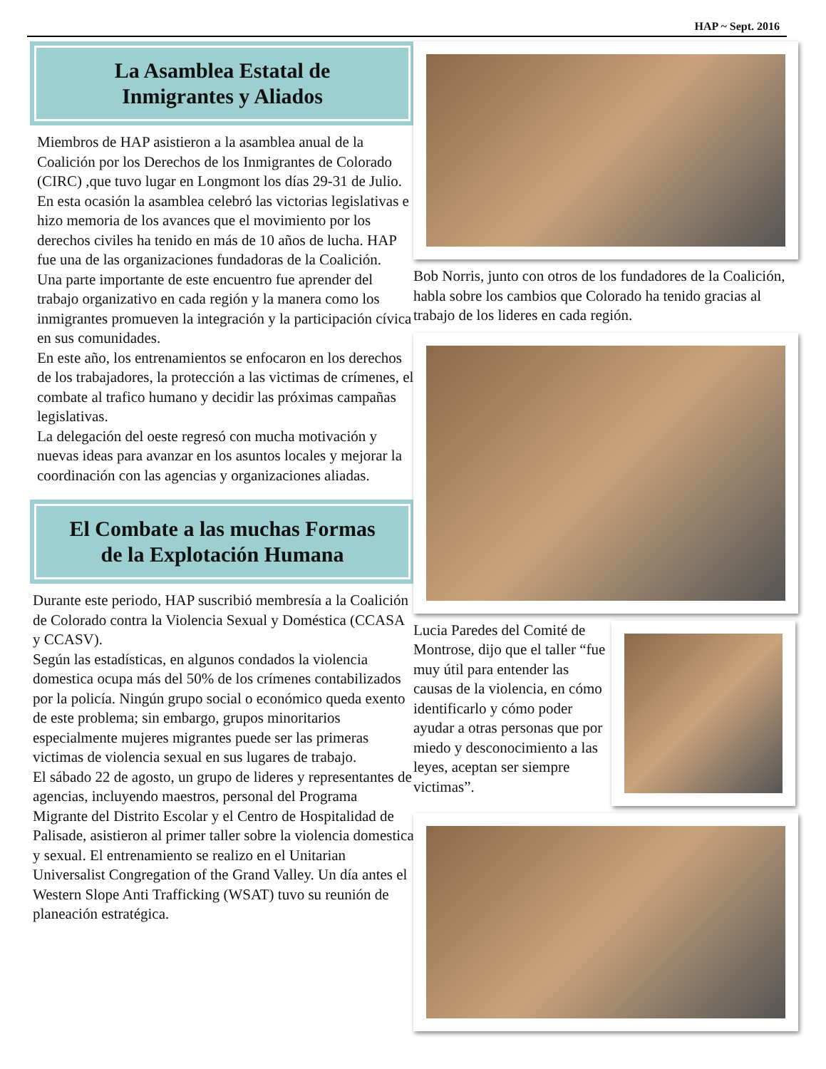HAP ~ Sept. 2016
La Asamblea Estatal de
Inmigrantes y Aliados
Miembros de HAP asistieron a la asamblea anual de la Coalición por los Derechos de los Inmigrantes de Colorado (CIRC) ,que tuvo lugar en Longmont los días 29-31 de Julio.
En esta ocasión la asamblea celebró las victorias legislativas e hizo memoria de los avances que el movimiento por los derechos civiles ha tenido en más de 10 años de lucha. HAP fue una de las organizaciones fundadoras de la Coalición.
Una parte importante de este encuentro fue aprender del trabajo organizativo en cada región y la manera como los inmigrantes promueven la integración y la participación cívica en sus comunidades.
En este año, los entrenamientos se enfocaron en los derechos de los trabajadores, la protección a las victimas de crímenes, el combate al trafico humano y decidir las próximas campañas legislativas.
La delegación del oeste regresó con mucha motivación y nuevas ideas para avanzar en los asuntos locales y mejorar la coordinación con las agencias y organizaciones aliadas.
El Combate a las muchas Formas
de la Explotación Humana
Durante este periodo, HAP suscribió membresía a la Coalición de Colorado contra la Violencia Sexual y Doméstica (CCASA y CCASV).
Según las estadísticas, en algunos condados la violencia domestica ocupa más del 50% de los crímenes contabilizados por la policía. Ningún grupo social o económico queda exento de este problema; sin embargo, grupos minoritarios especialmente mujeres migrantes puede ser las primeras victimas de violencia sexual en sus lugares de trabajo.
El sábado 22 de agosto, un grupo de lideres y representantes de agencias, incluyendo maestros, personal del Programa Migrante del Distrito Escolar y el Centro de Hospitalidad de Palisade, asistieron al primer taller sobre la violencia domestica y sexual. El entrenamiento se realizo en el Unitarian Universalist Congregation of the Grand Valley. Un día antes el Western Slope Anti Trafficking (WSAT) tuvo su reunión de planeación estratégica.
Bob Norris, junto con otros de los fundadores de la Coalición, habla sobre los cambios que Colorado ha tenido gracias al trabajo de los lideres en cada región.
Lucia Paredes del Comité de Montrose, dijo que el taller “fue muy útil para entender las causas de la violencia, en cómo identificarlo y cómo poder ayudar a otras personas que por miedo y desconocimiento a las leyes, aceptan ser siempre victimas”.